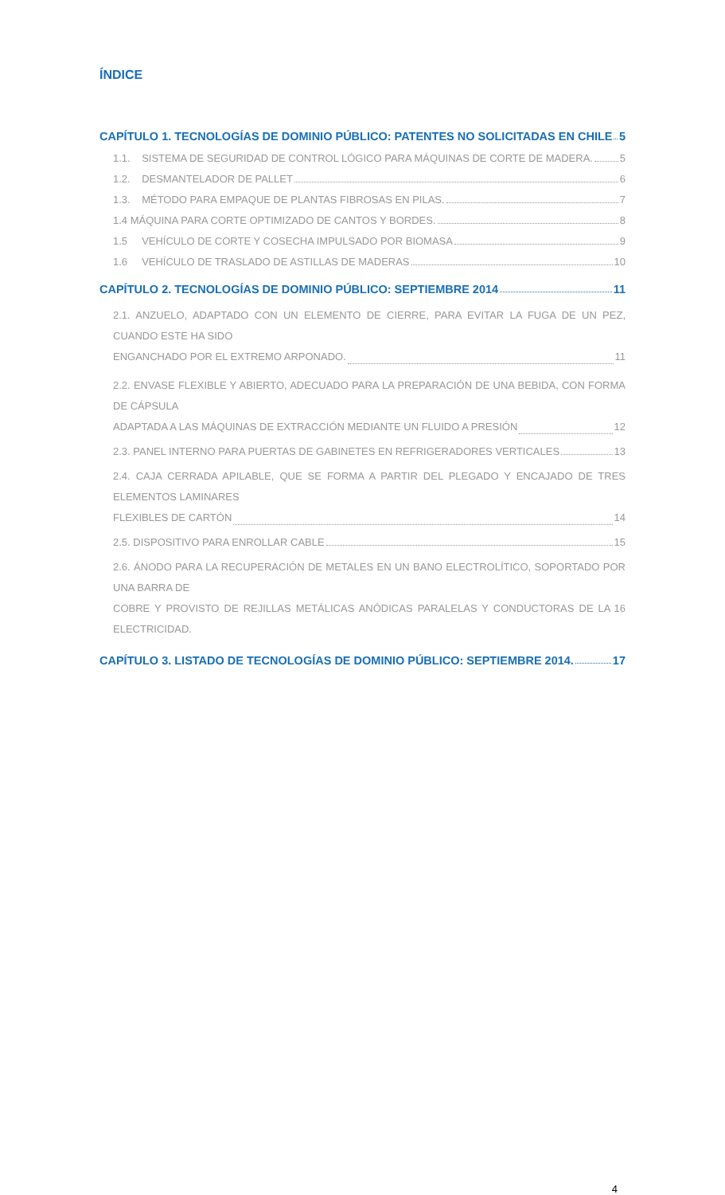ÍNDICE
CAPÍTULO 1. TECNOLOGÍAS DE DOMINIO PÚBLICO: PATENTES NO SOLICITADAS EN CHILE 5
1.1. SISTEMA DE SEGURIDAD DE CONTROL LÓGICO PARA MÁQUINAS DE CORTE DE MADERA. 5
1.2. DESMANTELADOR DE PALLET 6
1.3. MÉTODO PARA EMPAQUE DE PLANTAS FIBROSAS EN PILAS. 7
1.4 MÁQUINA PARA CORTE OPTIMIZADO DE CANTOS Y BORDES. 8
1.5 VEHÍCULO DE CORTE Y COSECHA IMPULSADO POR BIOMASA 9
1.6 VEHÍCULO DE TRASLADO DE ASTILLAS DE MADERAS 10
CAPÍTULO 2. TECNOLOGÍAS DE DOMINIO PÚBLICO: SEPTIEMBRE 2014 11
2.1. ANZUELO, ADAPTADO CON UN ELEMENTO DE CIERRE, PARA EVITAR LA FUGA DE UN PEZ, CUANDO ESTE HA SIDO
ENGANCHADO POR EL EXTREMO ARPONADO. 11
2.2. ENVASE FLEXIBLE Y ABIERTO, ADECUADO PARA LA PREPARACIÓN DE UNA BEBIDA, CON FORMA DE CÁPSULA
ADAPTADA A LAS MÁQUINAS DE EXTRACCIÓN MEDIANTE UN FLUIDO A PRESIÓN 12
2.3. PANEL INTERNO PARA PUERTAS DE GABINETES EN REFRIGERADORES VERTICALES 13
2.4. CAJA CERRADA APILABLE, QUE SE FORMA A PARTIR DEL PLEGADO Y ENCAJADO DE TRES ELEMENTOS LAMINARES
FLEXIBLES DE CARTÓN 14
2.5. DISPOSITIVO PARA ENROLLAR CABLE 15
2.6. ÁNODO PARA LA RECUPERACIÓN DE METALES EN UN BANO ELECTROLÍTICO, SOPORTADO POR UNA BARRA DE
COBRE Y PROVISTO DE REJILLAS METÁLICAS ANÓDICAS PARALELAS Y CONDUCTORAS DE LA ELECTRICIDAD. 16
CAPÍTULO 3. LISTADO DE TECNOLOGÍAS DE DOMINIO PÚBLICO: SEPTIEMBRE 2014. 17
4